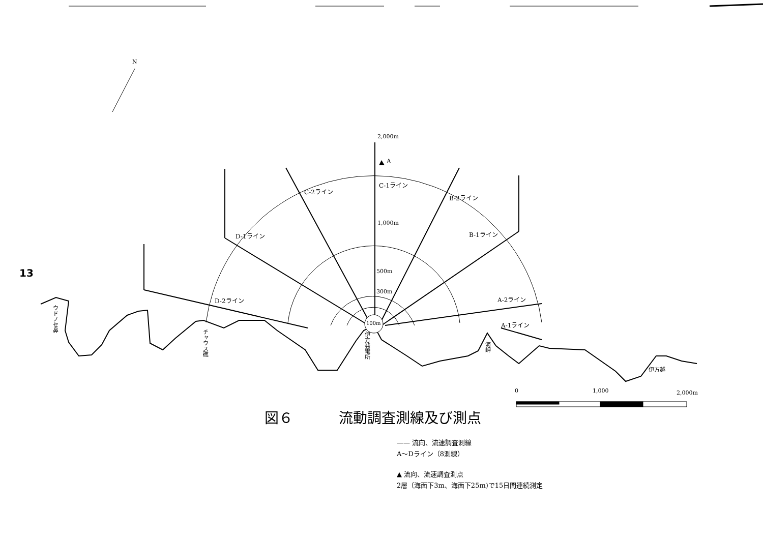13
図６ 流動調査測線及び測点
—— 流向、流速調査測線
A～Dライン（8測線）
▲ 流向、流速調査測点
2層（海面下3m、海面下25m)で15日間連続測定
N
2,000m
A
C-1ライン
C-2ライン
B-2ライン
1,000m
D-1ライン B-1ライン
500m
300m
D-2ライン A-2ライン
100m A-1ライン
ウドノセ鼻
チャウス礁
伊方発電所
海岬
伊方越
0 1,000 2,000m